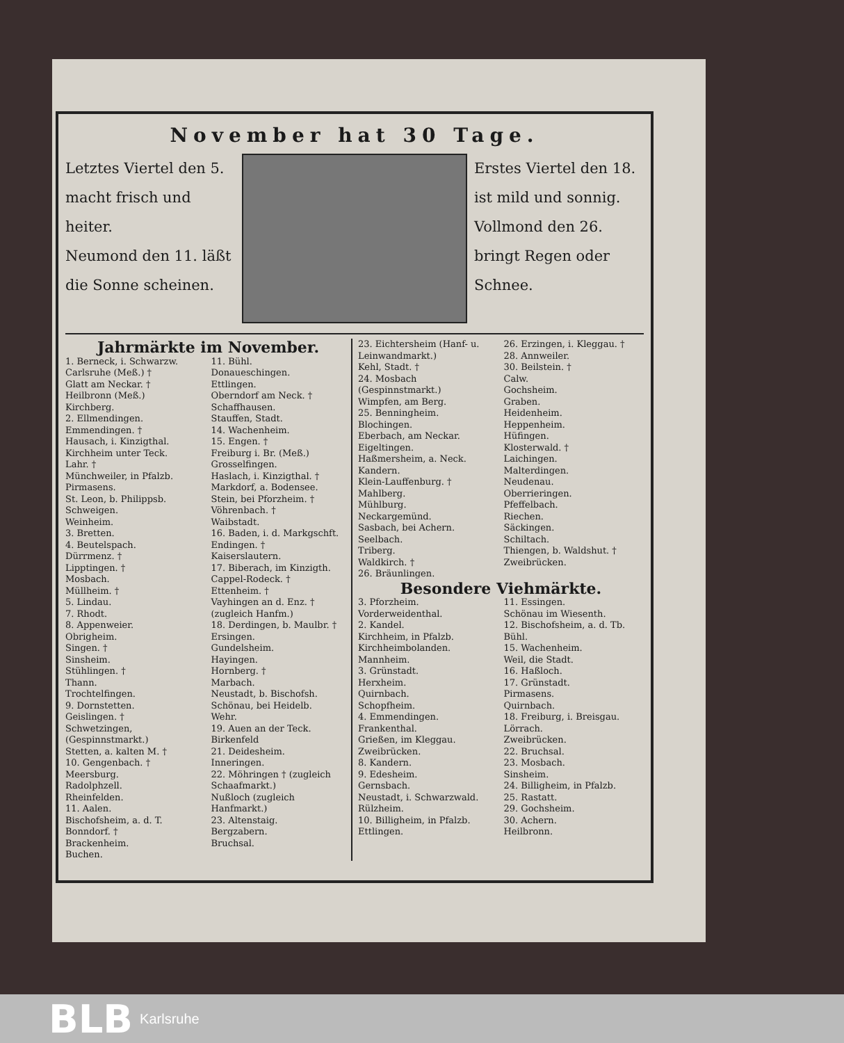November hat 30 Tage.
Letztes Viertel den 5. macht frisch und heiter.
Neumond den 11. läßt die Sonne scheinen.
Erstes Viertel den 18. ist mild und sonnig.
Vollmond den 26. bringt Regen oder Schnee.
Jahrmärkte im November.
1. Berneck, i. Schwarzw.
Carlsruhe (Meß.) †
Glatt am Neckar. †
Heilbronn (Meß.)
Kirchberg.
2. Ellmendingen.
Emmendingen. †
Hausach, i. Kinzigthal.
Kirchheim unter Teck.
Lahr. †
Münchweiler, in Pfalzb.
Pirmasens.
St. Leon, b. Philippsb.
Schweigen.
Weinheim.
3. Bretten.
4. Beutelspach.
Dürrmenz. †
Lipptingen. †
Mosbach.
Müllheim. †
5. Lindau.
7. Rhodt.
8. Appenweier.
Obrigheim.
Singen. †
Sinsheim.
Stühlingen. †
Thann.
Trochtelfingen.
9. Dornstetten.
Geislingen. †
Schwetzingen, (Gespinnstmarkt.)
Stetten, a. kalten M. †
10. Gengenbach. †
Meersburg.
Radolphzell.
Rheinfelden.
11. Aalen.
Bischofsheim, a. d. T.
Bonndorf. †
Brackenheim.
Buchen.
11. Bühl.
Donaueschingen.
Ettlingen.
Oberndorf am Neck. †
Schaffhausen.
Stauffen, Stadt.
14. Wachenheim.
15. Engen. †
Freiburg i. Br. (Meß.)
Grosselfingen.
Haslach, i. Kinzigthal. †
Markdorf, a. Bodensee.
Stein, bei Pforzheim. †
Vöhrenbach. †
Waibstadt.
16. Baden, i. d. Markgschft.
Endingen. †
Kaiserslautern.
17. Biberach, im Kinzigth.
Cappel-Rodeck. †
Ettenheim. †
Vayhingen an d. Enz. † (zugleich Hanfm.)
18. Derdingen, b. Maulbr. †
Ersingen.
Gundelsheim.
Hayingen.
Hornberg. †
Marbach.
Neustadt, b. Bischofsh.
Schönau, bei Heidelb.
Wehr.
19. Auen an der Teck.
Birkenfeld
21. Deidesheim.
Inneringen.
22. Möhringen † (zugleich Schaafmarkt.)
Nußloch (zugleich Hanfmarkt.)
23. Altenstaig.
Bergzabern.
Bruchsal.
23. Eichtersheim (Hanf- u. Leinwandmarkt.)
Kehl, Stadt. †
24. Mosbach (Gespinnstmarkt.)
Wimpfen, am Berg.
25. Benningheim.
Blochingen.
Eberbach, am Neckar.
Eigeltingen.
Haßmersheim, a. Neck.
Kandern.
Klein-Lauffenburg. †
Mahlberg.
Mühlburg.
Neckargemünd.
Sasbach, bei Achern.
Seelbach.
Triberg.
Waldkirch. †
26. Bräunlingen.
26. Erzingen, i. Kleggau. †
28. Annweiler.
30. Beilstein. †
Calw.
Gochsheim.
Graben.
Heidenheim.
Heppenheim.
Hüfingen.
Klosterwald. †
Laichingen.
Malterdingen.
Neudenau.
Oberrieringen.
Pfeffelbach.
Riechen.
Säckingen.
Schiltach.
Thiengen, b. Waldshut. †
Zweibrücken.
Besondere Viehmärkte.
3. Pforzheim.
Vorderweidenthal.
2. Kandel.
Kirchheim, in Pfalzb.
Kirchheimbolanden.
Mannheim.
3. Grünstadt.
Herxheim.
Quirnbach.
Schopfheim.
4. Emmendingen.
Frankenthal.
Grießen, im Kleggau.
Zweibrücken.
8. Kandern.
9. Edesheim.
Gernsbach.
Neustadt, i. Schwarzwald.
Rülzheim.
10. Billigheim, in Pfalzb.
Ettlingen.
11. Essingen.
Schönau im Wiesenth.
12. Bischofsheim, a. d. Tb.
Bühl.
15. Wachenheim.
Weil, die Stadt.
16. Haßloch.
17. Grünstadt.
Pirmasens.
Quirnbach.
18. Freiburg, i. Breisgau.
Lörrach.
Zweibrücken.
22. Bruchsal.
23. Mosbach.
Sinsheim.
24. Billigheim, in Pfalzb.
25. Rastatt.
29. Gochsheim.
30. Achern.
Heilbronn.
BLB Karlsruhe